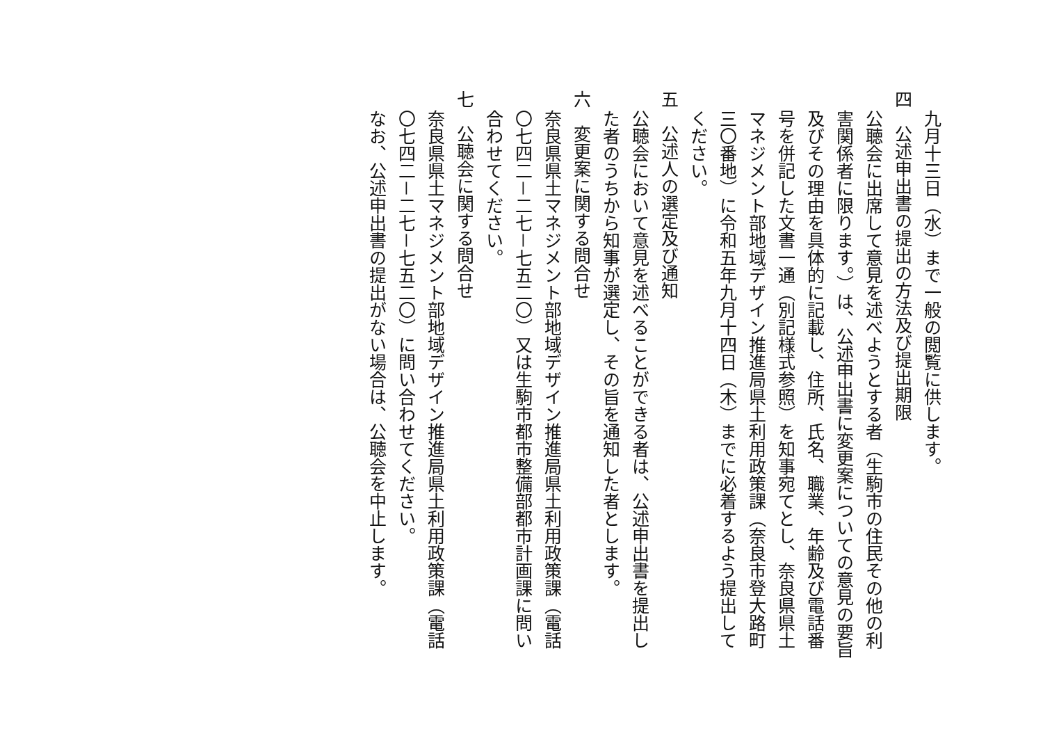九月十三日（水）まで一般の閲覧に供します。
四　公述申出書の提出の方法及び提出期限
公聴会に出席して意見を述べようとする者（生駒市の住民その他の利害関係者に限ります。）は、公述申出書に変更案についての意見の要旨及びその理由を具体的に記載し、住所、氏名、職業、年齢及び電話番号を併記した文書一通（別記様式参照）を知事宛てとし、奈良県県土マネジメント部地域デザイン推進局県土利用政策課（奈良市登大路町三〇番地）に令和五年九月十四日（木）までに必着するよう提出してください。
五　公述人の選定及び通知
公聴会において意見を述べることができる者は、公述申出書を提出した者のうちから知事が選定し、その旨を通知した者とします。
六　変更案に関する問合せ
奈良県県土マネジメント部地域デザイン推進局県土利用政策課（電話〇七四二－二七－七五二〇）又は生駒市都市整備部都市計画課に問い合わせてください。
七　公聴会に関する問合せ
奈良県県土マネジメント部地域デザイン推進局県土利用政策課（電話〇七四二－二七－七五二〇）に問い合わせてください。
なお、公述申出書の提出がない場合は、公聴会を中止します。